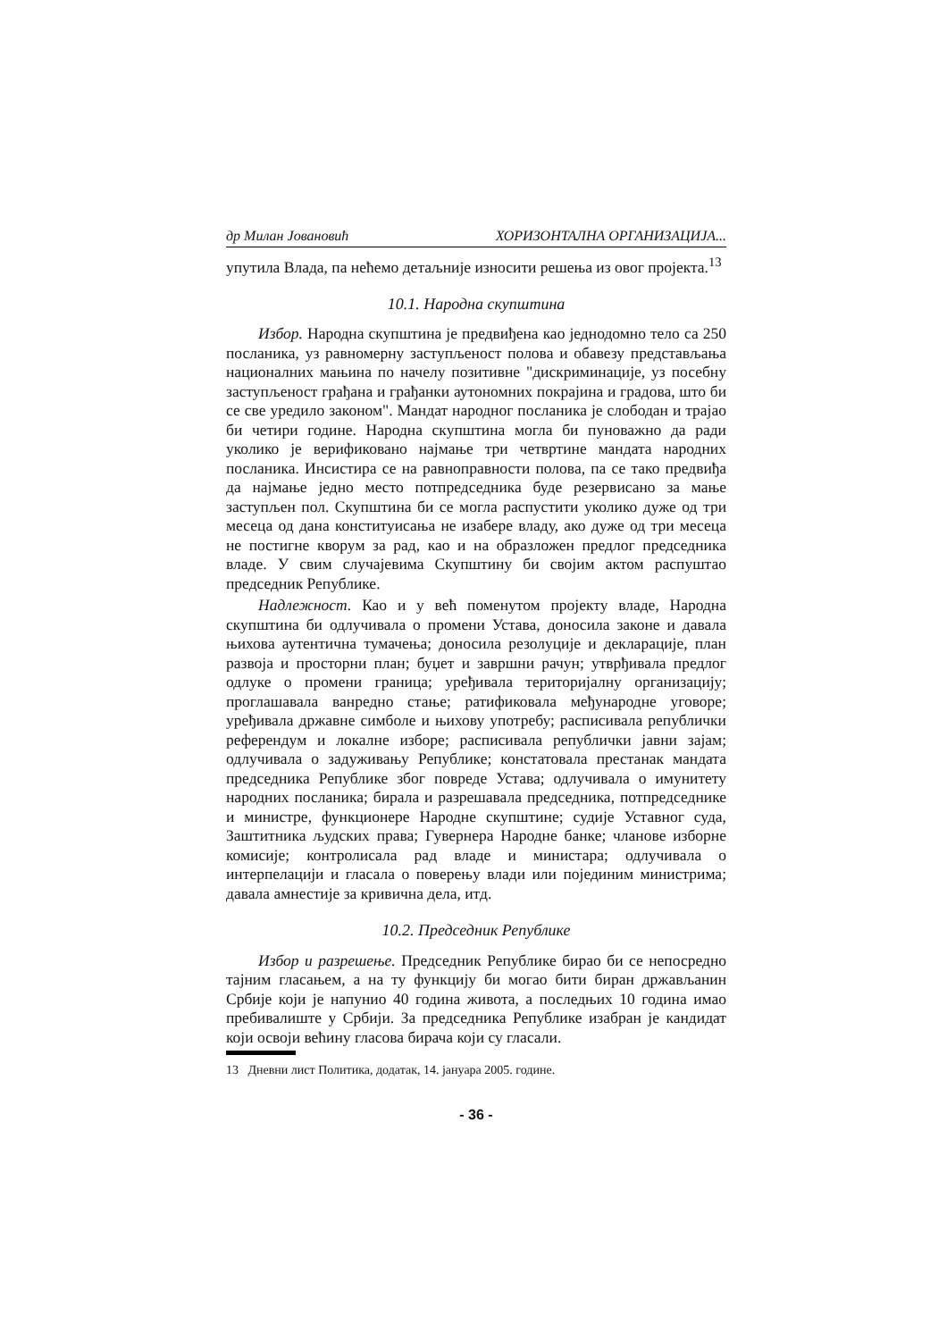др Милан Јовановић ХОРИЗОНТАЛНА ОРГАНИЗАЦИЈА...
упутила Влада, па нећемо детаљније износити решења из овог пројекта.<sup>13</sup>
10.1. Народна скупштина
Избор. Народна скупштина је предвиђена као једнодомно тело са 250 посланика, уз равномерну заступљеност полова и обавезу представљања националних мањина по начелу позитивне "дискриминације, уз посебну заступљеност грађана и грађанки аутономних покрајина и градова, што би се све уредило законом". Мандат народног посланика је слободан и трајао би четири године. Народна скупштина могла би пуноважно да ради уколико је верификовано најмање три четвртине мандата народних посланика. Инсистира се на равноправности полова, па се тако предвиђа да најмање једно место потпредседника буде резервисано за мање заступљен пол. Скупштина би се могла распустити уколико дуже од три месеца од дана конституисања не изабере владу, ако дуже од три месеца не постигне кворум за рад, као и на образложен предлог председника владе. У свим случајевима Скупштину би својим актом распуштао председник Републике.
Надлежност. Као и у већ поменутом пројекту владе, Народна скупштина би одлучивала о промени Устава, доносила законе и давала њихова аутентична тумачења; доносила резолуције и декларације, план развоја и просторни план; буџет и завршни рачун; утврђивала предлог одлуке о промени граница; уређивала територијалну организацију; проглашавала ванредно стање; ратификовала међународне уговоре; уређивала државне симболе и њихову употребу; расписивала републички референдум и локалне изборе; расписивала републички јавни зајам; одлучивала о задуживању Републике; констатовала престанак мандата председника Републике због повреде Устава; одлучивала о имунитету народних посланика; бирала и разрешавала председника, потпредседнике и министре, функционере Народне скупштине; судије Уставног суда, Заштитника људских права; Гувернера Народне банке; чланове изборне комисије; контролисала рад владе и министара; одлучивала о интерпелацији и гласала о поверењу влади или појединим министрима; давала амнестије за кривична дела, итд.
10.2. Председник Републике
Избор и разрешење. Председник Републике бирао би се непосредно тајним гласањем, а на ту функцију би могао бити биран држављанин Србије који је напунио 40 година живота, а последњих 10 година имао пребивалиште у Србији. За председника Републике изабран је кандидат који освоји већину гласова бирача који су гласали.
13 Дневни лист Политика, додатак, 14. јануара 2005. године.
- 36 -